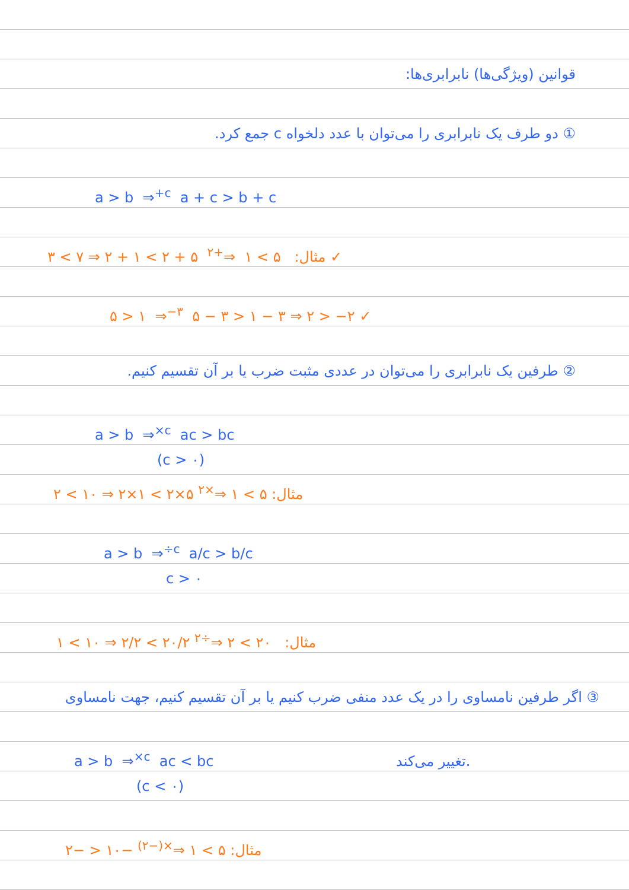قوانین (ویژگی‌ها) نابرابری‌ها:
① دو طرف یک نابرابری را می‌توان با عدد دلخواه c جمع کرد.
a > b ⇒<sup>+c</sup> a + c > b + c
مثال: ۵ > ۱ ⇒<sup>+۲</sup> ۵ + ۲ > ۱ + ۲ ⇒ ۷ > ۳ ✓
۵ > ۱ ⇒<sup>−۳</sup> ۵ − ۳ > ۱ − ۳ ⇒ ۲ > −۲ ✓
② طرفین یک نابرابری را می‌توان در عددی مثبت ضرب یا بر آن تقسیم کنیم.
a > b ⇒<sup>×c</sup> ac > bc
(c > ۰)
مثال: ۵ > ۱ ⇒<sup>×۲</sup> ۵×۲ > ۱×۲ ⇒ ۱۰ > ۲
a > b ⇒<sup>÷c</sup> a/c > b/c
c > ۰
مثال: ۲۰ > ۲ ⇒<sup>÷۲</sup> ۲۰/۲ > ۲/۲ ⇒ ۱۰ > ۱
③ اگر طرفین نامساوی را در یک عدد منفی ضرب کنیم یا بر آن تقسیم کنیم، جهت نامساوی
a > b ⇒<sup>×c</sup> ac < bc تغییر می‌کند.
(c < ۰)
مثال: ۵ > ۱ ⇒<sup>×(−۲)</sup> −۱۰ < −۲